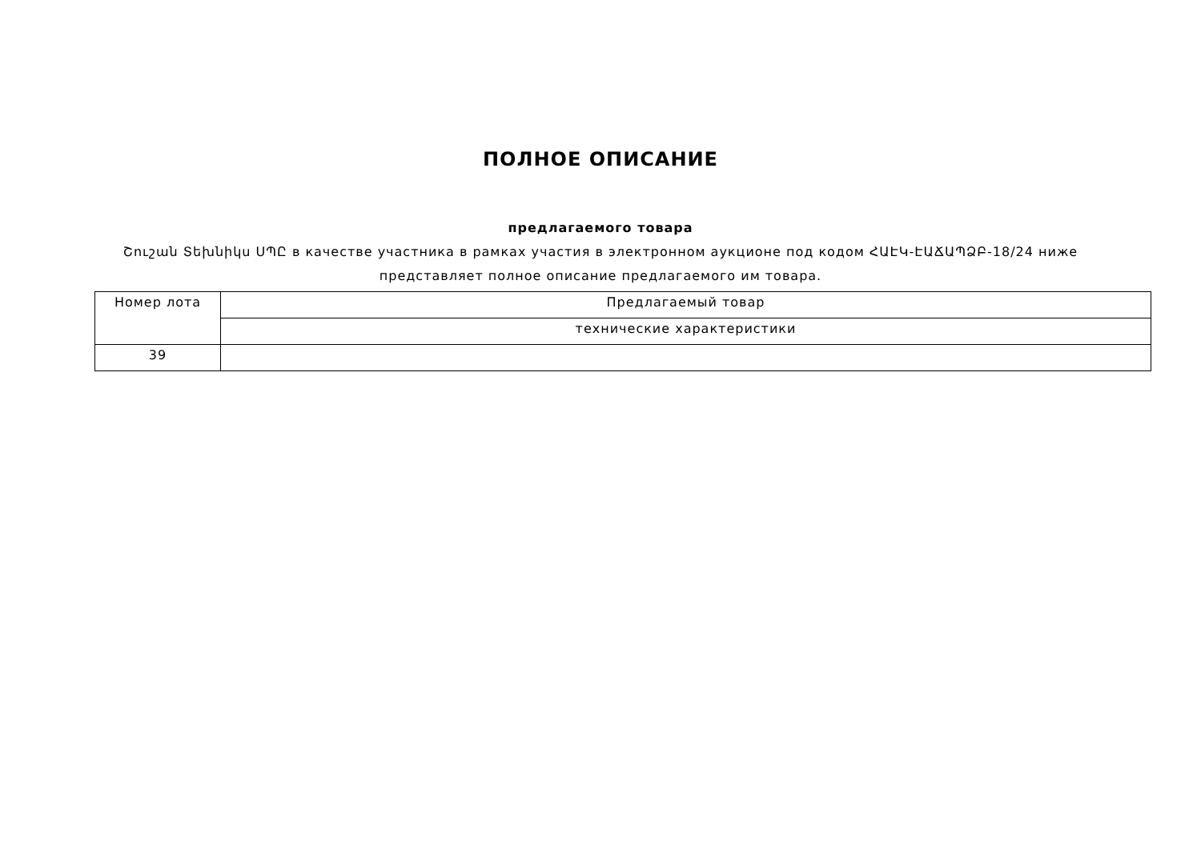ПОЛНОЕ ОПИСАНИЕ
предлагаемого товара
Շուշան Տեխնիկս ՍՊԸ в качестве участника в рамках участия в электронном аукционе под кодом ՀԱԷԿ-ԷԱՃԱՊՁԲ-18/24 ниже представляет полное описание предлагаемого им товара.
| Номер лота | Предлагаемый товар |
| | технические характеристики |
| 39 | |